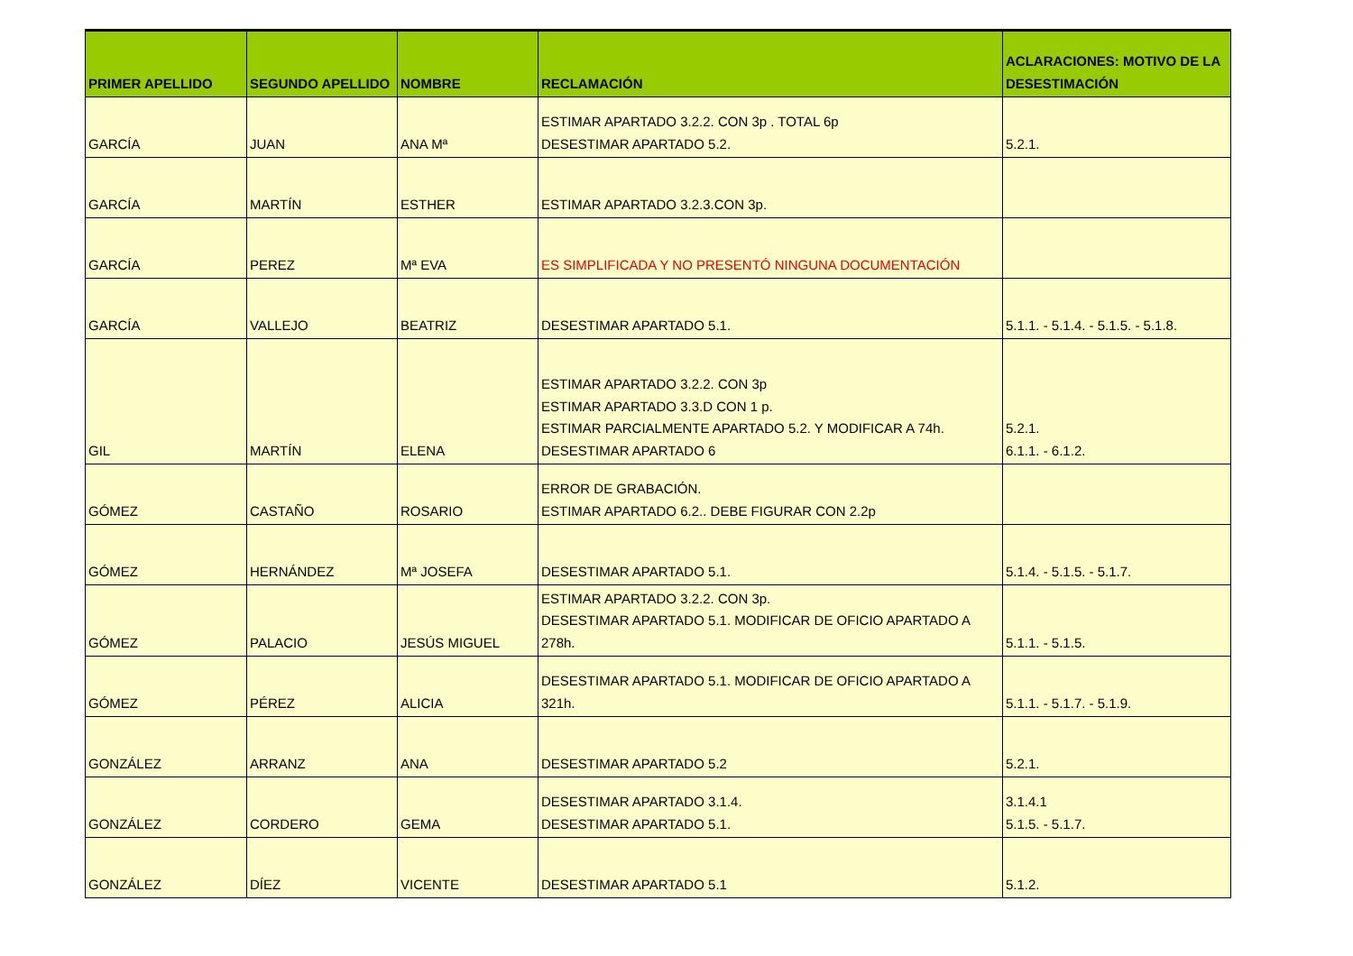| PRIMER APELLIDO | SEGUNDO APELLIDO | NOMBRE | RECLAMACIÓN | ACLARACIONES: MOTIVO DE LA DESESTIMACIÓN |
| --- | --- | --- | --- | --- |
| GARCÍA | JUAN | ANA Mª | ESTIMAR APARTADO 3.2.2. CON 3p . TOTAL 6p DESESTIMAR APARTADO 5.2. | 5.2.1. |
| GARCÍA | MARTÍN | ESTHER | ESTIMAR APARTADO 3.2.3.CON 3p. | |
| GARCÍA | PEREZ | Mª EVA | ES SIMPLIFICADA Y NO PRESENTÓ NINGUNA DOCUMENTACIÓN | |
| GARCÍA | VALLEJO | BEATRIZ | DESESTIMAR APARTADO 5.1. | 5.1.1. - 5.1.4. - 5.1.5. - 5.1.8. |
| GIL | MARTÍN | ELENA | ESTIMAR APARTADO 3.2.2. CON 3p ESTIMAR APARTADO 3.3.D CON 1 p. ESTIMAR PARCIALMENTE APARTADO 5.2. Y MODIFICAR A 74h. DESESTIMAR APARTADO 6 | 5.2.1. 6.1.1. - 6.1.2. |
| GÓMEZ | CASTAÑO | ROSARIO | ERROR DE GRABACIÓN. ESTIMAR APARTADO 6.2.. DEBE FIGURAR CON 2.2p | |
| GÓMEZ | HERNÁNDEZ | Mª JOSEFA | DESESTIMAR APARTADO 5.1. | 5.1.4. - 5.1.5. - 5.1.7. |
| GÓMEZ | PALACIO | JESÚS MIGUEL | ESTIMAR APARTADO 3.2.2. CON 3p. DESESTIMAR APARTADO 5.1. MODIFICAR DE OFICIO APARTADO A 278h. | 5.1.1. - 5.1.5. |
| GÓMEZ | PÉREZ | ALICIA | DESESTIMAR APARTADO 5.1. MODIFICAR DE OFICIO APARTADO A 321h. | 5.1.1. - 5.1.7. - 5.1.9. |
| GONZÁLEZ | ARRANZ | ANA | DESESTIMAR APARTADO 5.2 | 5.2.1. |
| GONZÁLEZ | CORDERO | GEMA | DESESTIMAR APARTADO 3.1.4. DESESTIMAR APARTADO 5.1. | 3.1.4.1 5.1.5. - 5.1.7. |
| GONZÁLEZ | DÍEZ | VICENTE | DESESTIMAR APARTADO 5.1 | 5.1.2. |